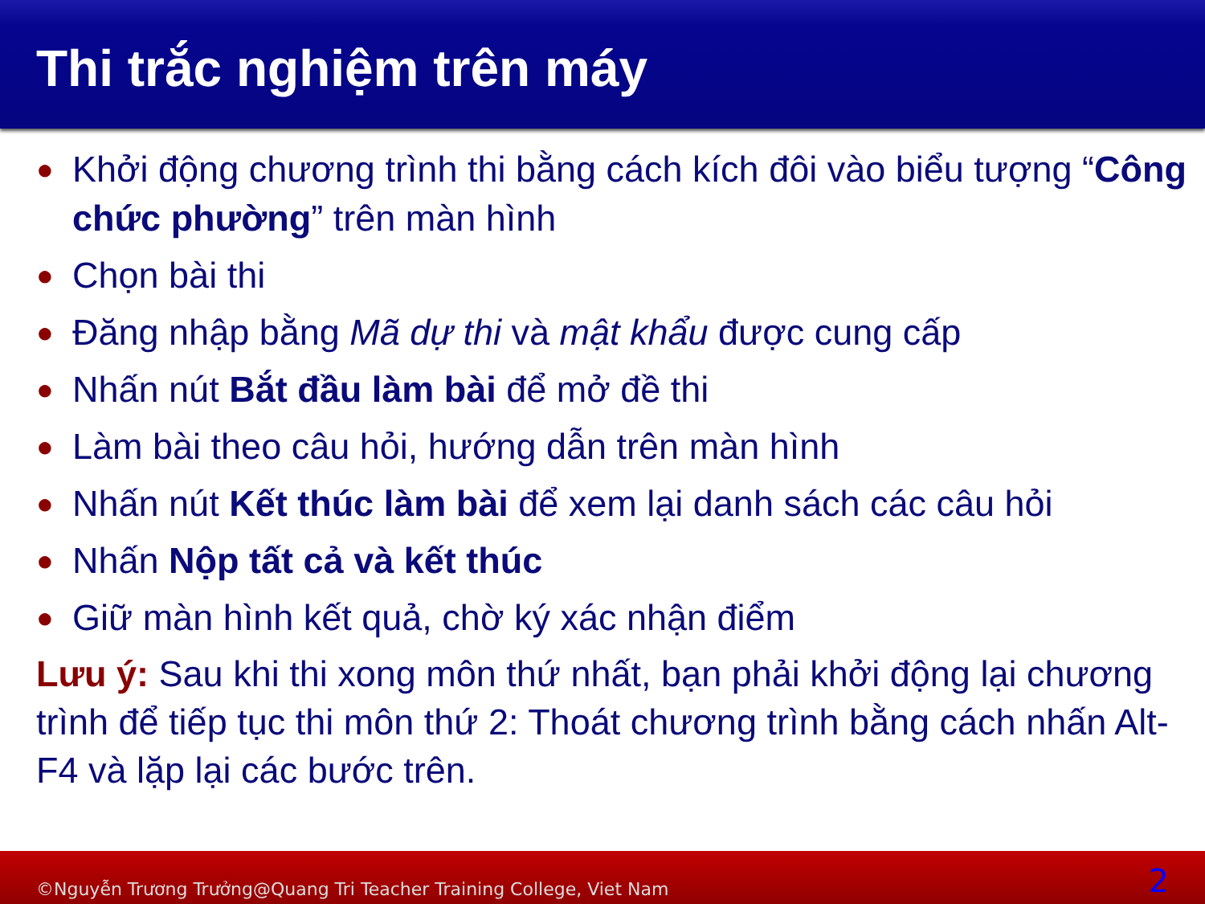Thi trắc nghiệm trên máy
● Khởi động chương trình thi bằng cách kích đôi vào biểu tượng “Công chức phường” trên màn hình
● Chọn bài thi
● Đăng nhập bằng Mã dự thi và mật khẩu được cung cấp
● Nhấn nút Bắt đầu làm bài để mở đề thi
● Làm bài theo câu hỏi, hướng dẫn trên màn hình
● Nhấn nút Kết thúc làm bài để xem lại danh sách các câu hỏi
● Nhấn Nộp tất cả và kết thúc
● Giữ màn hình kết quả, chờ ký xác nhận điểm
Lưu ý: Sau khi thi xong môn thứ nhất, bạn phải khởi động lại chương trình để tiếp tục thi môn thứ 2: Thoát chương trình bằng cách nhấn Alt-F4 và lặp lại các bước trên.
©Nguyễn Trương Trưởng@Quang Tri Teacher Training College, Viet Nam 2